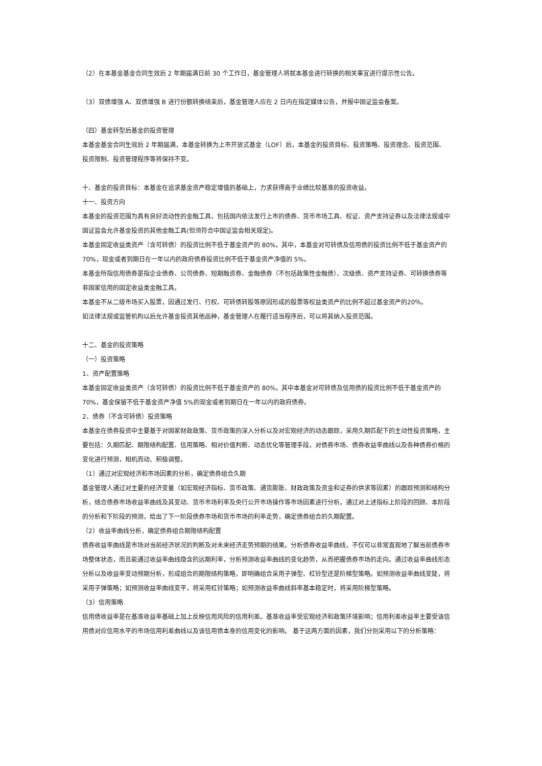（2）在本基金基金合同生效后 2 年期届满日前 30 个工作日，基金管理人将就本基金进行转换的相关事宜进行提示性公告。
（3）双债增强 A、双债增强 B 进行份额转换结束后，基金管理人应在 2 日内在指定媒体公告，并报中国证监会备案。
（四）基金转型后基金的投资管理
本基金基金合同生效后 2 年期届满，本基金转换为上市开放式基金（LOF）后，本基金的投资目标、投资策略、投资理念、投资范围、投资限制、投资管理程序等将保持不变。
十、基金的投资目标：本基金在追求基金资产稳定增值的基础上，力求获得高于业绩比较基准的投资收益。
十一、投资方向
本基金的投资范围为具有良好流动性的金融工具，包括国内依法发行上市的债券、货币市场工具、权证、资产支持证券以及法律法规或中国证监会允许基金投资的其他金融工具(但须符合中国证监会相关规定)。
本基金固定收益类资产（含可转债）的投资比例不低于基金资产的 80%，其中，本基金对可转债及信用债的投资比例不低于基金资产的 70%，现金或者到期日在一年以内的政府债券投资比例不低于基金资产净值的 5%。
本基金所指信用债券是指企业债券、公司债券、短期融资券、金融债券（不包括政策性金融债）、次级债、资产支持证券、可转换债券等非国家信用的固定收益类金融工具。
本基金不从二级市场买入股票，因通过发行、行权、可转债转股等原因形成的股票等权益类资产的比例不超过基金资产的20％。
如法律法规或监管机构以后允许基金投资其他品种，基金管理人在履行适当程序后，可以将其纳入投资范围。
十二、基金的投资策略
（一）投资策略
1、资产配置策略
本基金固定收益类资产（含可转债）的投资比例不低于基金资产的 80%，其中本基金对可转债及信用债的投资比例不低于基金资产的 70%，基金保留不低于基金资产净值 5%的现金或者到期日在一年以内的政府债券。
2、债券（不含可转债）投资策略
本基金在债券投资中主要基于对国家财政政策、货币政策的深入分析以及对宏观经济的动态跟踪，采用久期匹配下的主动性投资策略，主要包括：久期匹配、期限结构配置、信用策略、相对价值判断、动态优化等管理手段，对债券市场、债券收益率曲线以及各种债券价格的变化进行预测，相机而动、积极调整。
（1）通过对宏观经济和市场因素的分析，确定债券组合久期
基金管理人通过对主要的经济变量（如宏观经济指标、货币政策、通货膨胀、财政政策及资金和证券的供求等因素）的跟踪预测和结构分析，结合债券市场收益率曲线及其变动、货币市场利率及央行公开市场操作等市场因素进行分析。通过对上述指标上阶段的回顾、本阶段的分析和下阶段的预测，给出了下一阶段债券市场和货币市场的利率走势，确定债券组合的久期配置。
（2）收益率曲线分析，确定债券组合期限结构配置
债券收益率曲线是市场对当前经济状况的判断及对未来经济走势预期的结果。分析债券收益率曲线，不仅可以非常直观地了解当前债券市场整体状态，而且能通过收益率曲线隐含的远期利率，分析预测收益率曲线的变化趋势，从而把握债券市场的走向。通过收益率曲线形态分析以及收益率变动预期分析，形成组合的期限结构策略，即明确组合采用子弹型、杠铃型还是阶梯型策略。如预测收益率曲线变陡，将采用子弹策略；如预测收益率曲线变平，将采用杠铃策略；如预测收益率曲线斜率基本稳定时，将采用阶梯型策略。
（3）信用策略
信用债收益率是在基准收益率基础上加上反映信用风险的信用利差。基准收益率受宏观经济和政策环境影响；信用利差收益率主要受该信用债对应信用水平的市场信用利差曲线以及该信用债本身的信用变化的影响。 基于这两方面的因素，我们分别采用以下的分析策略：